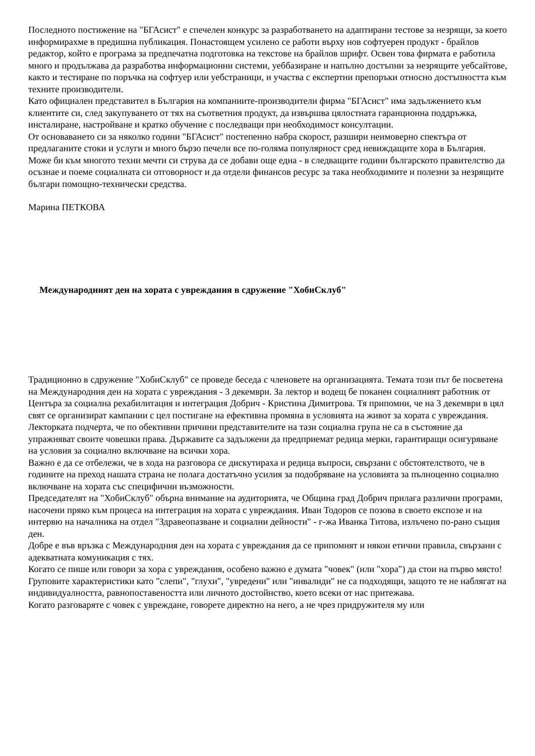Последното постижение на "БГАсист" е спечелен конкурс за разработването на адаптирани тестове за незрящи, за което информирахме в предишна публикация. Понастоящем усилено се работи върху нов софтуерен продукт - брайлов редактор, който е програма за предпечатна подготовка на текстове на брайлов шрифт. Освен това фирмата е работила много и продължава да разработва информационни системи, уеббазиране и напълно достъпни за незрящите уебсайтове, както и тестиране по поръчка на софтуер или уебстраници, и участва с експертни препоръки относно достъпността към техните производители.
Като официален представител в България на компаниите-производители фирма "БГАсист" има задължението към клиентите си, след закупуването от тях на съответния продукт, да извършва цялостната гаранционна поддръжка, инсталиране, настройване и кратко обучение с последващи при необходимост консултации.
От основаването си за няколко години "БГАсист" постепенно набра скорост, разшири неимоверно спектъра от предлаганите стоки и услуги и много бързо печели все по-голяма популярност сред невиждащите хора в България. Може би към многото техни мечти си струва да се добави още една - в следващите години българското правителство да осъзнае и поеме социалната си отговорност и да отдели финансов ресурс за така необходимите и полезни за незрящите българи помощно-технически средства.
Марина ПЕТКОВА
Международният ден на хората с увреждания в сдружение "ХобиСклуб"
Традиционно в сдружение "ХобиСклуб" се проведе беседа с членовете на организацията. Темата този път бе посветена на Международния ден на хората с увреждания - 3 декември. За лектор и водещ бе поканен социалният работник от Центъра за социална рехабилитация и интеграция Добрич - Кристина Димитрова. Тя припомни, че на 3 декември в цял свят се организират кампании с цел постигане на ефективна промяна в условията на живот за хората с увреждания. Лекторката подчерта, че по обективни причини представителите на тази социална група не са в състояние да упражняват своите човешки права. Държавите са задължени да предприемат редица мерки, гарантиращи осигуряване на условия за социално включване на всички хора.
Важно е да се отбележи, че в хода на разговора се дискутираха и редица въпроси, свързани с обстоятелството, че в годините на преход нашата страна не полага достатъчно усилия за подобряване на условията за пълноценно социално включване на хората със специфични възможности.
Председателят на "ХобиСклуб" обърна внимание на аудиторията, че Община град Добрич прилага различни програми, насочени пряко към процеса на интеграция на хората с увреждания. Иван Тодоров се позова в своето експозе и на интервю на началника на отдел "Здравеопазване и социални дейности" - г-жа Иванка Титова, излъчено по-рано същия ден.
Добре е във връзка с Международния ден на хората с увреждания да се припомнят и някои етични правила, свързани с адекватната комуникация с тях.
Когато се пише или говори за хора с увреждания, особено важно е думата "човек" (или "хора") да стои на първо място! Груповите характеристики като "слепи", "глухи", "увредени" или "инвалиди" не са подходящи, защото те не наблягат на индивидуалността, равнопоставеността или личното достойнство, което всеки от нас притежава.
Когато разговаряте с човек с увреждане, говорете директно на него, а не чрез придружителя му или